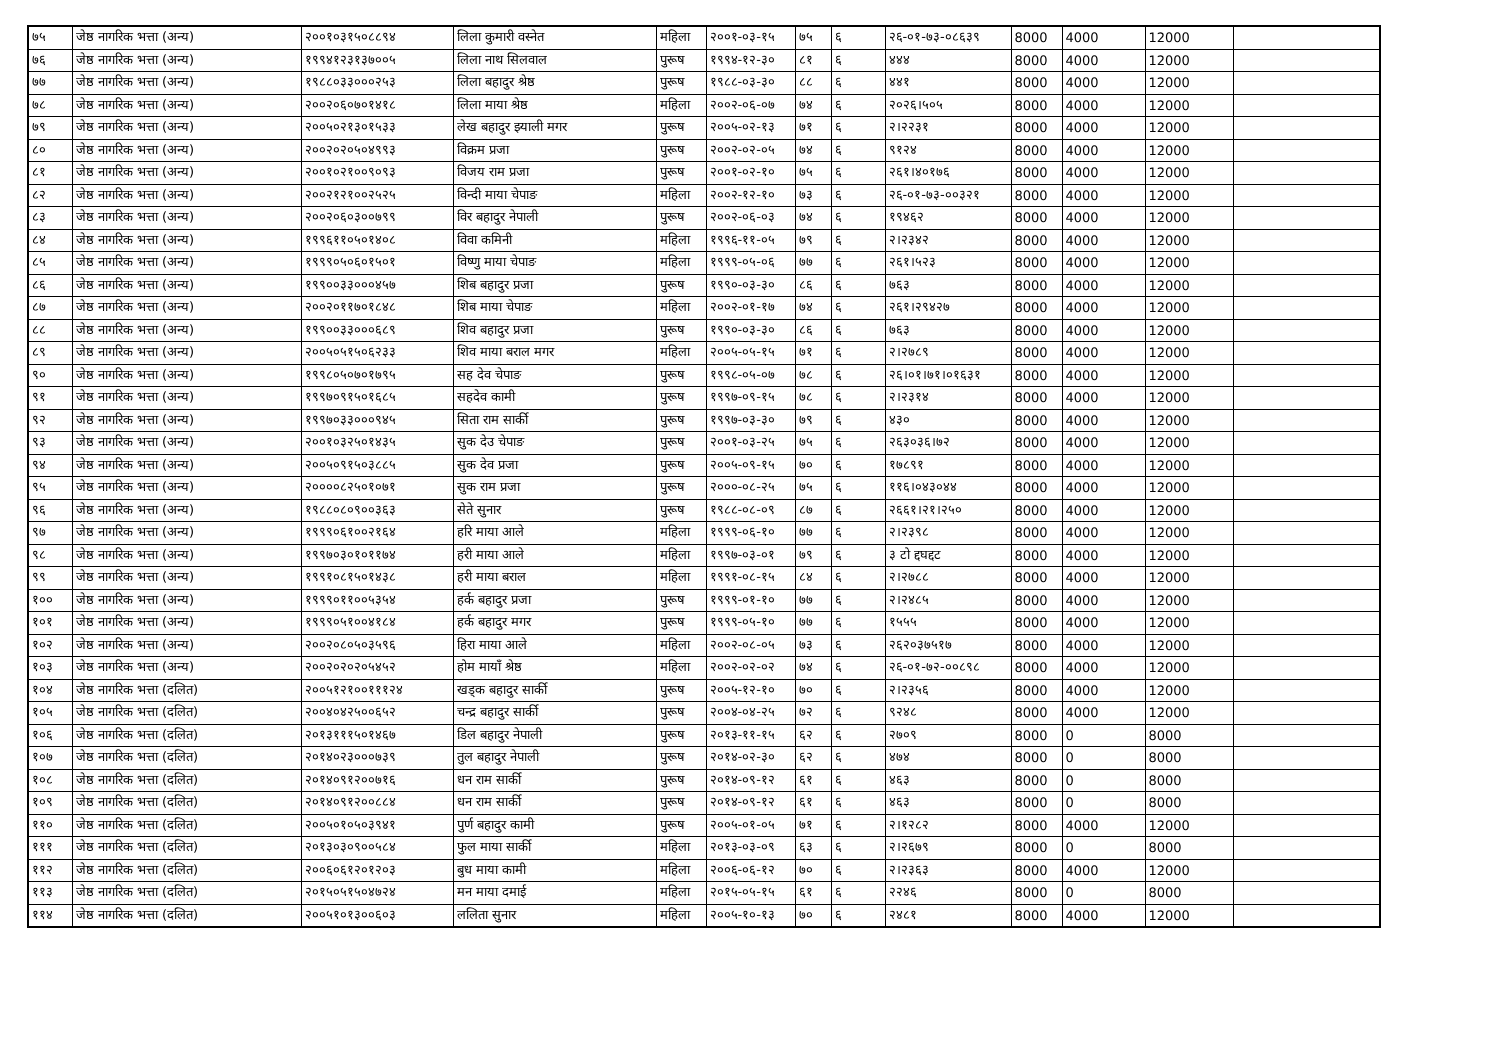| ७५ | जेष्ठ नागरिक भत्ता (अन्य) | २००१०३१५०८८९४ | लिला कुमारी वस्नेत | महिला | २००१-०३-१५ | ७५ | ६ | २६-०१-७३-०८६३९ | 8000 | 4000 | 12000 | |
| ७६ | जेष्ठ नागरिक भत्ता (अन्य) | १९९४१२३१३७००५ | लिला नाथ सिलवाल | पुरूष | १९९४-१२-३० | ८१ | ६ | ४४४ | 8000 | 4000 | 12000 | |
| ७७ | जेष्ठ नागरिक भत्ता (अन्य) | १९८८०३३०००२५३ | लिला बहादुर श्रेष्ठ | पुरूष | १९८८-०३-३० | ८८ | ६ | ४४१ | 8000 | 4000 | 12000 | |
| ७८ | जेष्ठ नागरिक भत्ता (अन्य) | २००२०६०७०१४१८ | लिला माया श्रेष्ठ | महिला | २००२-०६-०७ | ७४ | ६ | २०२६।५०५ | 8000 | 4000 | 12000 | |
| ७९ | जेष्ठ नागरिक भत्ता (अन्य) | २००५०२१३०१५३३ | लेख बहादुर झ्याली मगर | पुरूष | २००५-०२-१३ | ७१ | ६ | २।२२३१ | 8000 | 4000 | 12000 | |
| ८० | जेष्ठ नागरिक भत्ता (अन्य) | २००२०२०५०४९९३ | विक्रम प्रजा | पुरूष | २००२-०२-०५ | ७४ | ६ | ९१२४ | 8000 | 4000 | 12000 | |
| ८१ | जेष्ठ नागरिक भत्ता (अन्य) | २००१०२१००९०९३ | विजय राम प्रजा | पुरूष | २००१-०२-१० | ७५ | ६ | २६१।४०१७६ | 8000 | 4000 | 12000 | |
| ८२ | जेष्ठ नागरिक भत्ता (अन्य) | २००२१२१००२५२५ | विन्दी माया चेपाङ | महिला | २००२-१२-१० | ७३ | ६ | २६-०१-७३-००३२१ | 8000 | 4000 | 12000 | |
| ८३ | जेष्ठ नागरिक भत्ता (अन्य) | २००२०६०३००७९९ | विर बहादुर नेपाली | पुरूष | २००२-०६-०३ | ७४ | ६ | १९४६२ | 8000 | 4000 | 12000 | |
| ८४ | जेष्ठ नागरिक भत्ता (अन्य) | १९९६११०५०१४०८ | विवा कमिनी | महिला | १९९६-११-०५ | ७९ | ६ | २।२३४२ | 8000 | 4000 | 12000 | |
| ८५ | जेष्ठ नागरिक भत्ता (अन्य) | १९९९०५०६०१५०१ | विष्णु माया चेपाङ | महिला | १९९९-०५-०६ | ७७ | ६ | २६१।५२३ | 8000 | 4000 | 12000 | |
| ८६ | जेष्ठ नागरिक भत्ता (अन्य) | १९९००३३०००४५७ | शिब बहादुर प्रजा | पुरूष | १९९०-०३-३० | ८६ | ६ | ७६३ | 8000 | 4000 | 12000 | |
| ८७ | जेष्ठ नागरिक भत्ता (अन्य) | २००२०११७०१८४८ | शिब माया चेपाङ | महिला | २००२-०१-१७ | ७४ | ६ | २६१।२९४२७ | 8000 | 4000 | 12000 | |
| ८८ | जेष्ठ नागरिक भत्ता (अन्य) | १९९००३३०००६८९ | शिव बहादुर प्रजा | पुरूष | १९९०-०३-३० | ८६ | ६ | ७६३ | 8000 | 4000 | 12000 | |
| ८९ | जेष्ठ नागरिक भत्ता (अन्य) | २००५०५१५०६२३३ | शिव माया बराल मगर | महिला | २००५-०५-१५ | ७१ | ६ | २।२७८९ | 8000 | 4000 | 12000 | |
| ९० | जेष्ठ नागरिक भत्ता (अन्य) | १९९८०५०७०१७९५ | सह देव चेपाङ | पुरूष | १९९८-०५-०७ | ७८ | ६ | २६।०१।७१।०१६३१ | 8000 | 4000 | 12000 | |
| ९१ | जेष्ठ नागरिक भत्ता (अन्य) | १९९७०९१५०१६८५ | सहदेव कामी | पुरूष | १९९७-०९-१५ | ७८ | ६ | २।२३१४ | 8000 | 4000 | 12000 | |
| ९२ | जेष्ठ नागरिक भत्ता (अन्य) | १९९७०३३०००९४५ | सिता राम सार्की | पुरूष | १९९७-०३-३० | ७९ | ६ | ४३० | 8000 | 4000 | 12000 | |
| ९३ | जेष्ठ नागरिक भत्ता (अन्य) | २००१०३२५०१४३५ | सुक देउ चेपाङ | पुरूष | २००१-०३-२५ | ७५ | ६ | २६३०३६।७२ | 8000 | 4000 | 12000 | |
| ९४ | जेष्ठ नागरिक भत्ता (अन्य) | २००५०९१५०३८८५ | सुक देव प्रजा | पुरूष | २००५-०९-१५ | ७० | ६ | १७८९१ | 8000 | 4000 | 12000 | |
| ९५ | जेष्ठ नागरिक भत्ता (अन्य) | २००००८२५०१०७१ | सुक राम प्रजा | पुरूष | २०००-०८-२५ | ७५ | ६ | ११६।०४३०४४ | 8000 | 4000 | 12000 | |
| ९६ | जेष्ठ नागरिक भत्ता (अन्य) | १९८८०८०९००३६३ | सेते सुनार | पुरूष | १९८८-०८-०९ | ८७ | ६ | २६६१।२१।२५० | 8000 | 4000 | 12000 | |
| ९७ | जेष्ठ नागरिक भत्ता (अन्य) | १९९९०६१००२१६४ | हरि माया आले | महिला | १९९९-०६-१० | ७७ | ६ | २।२३९८ | 8000 | 4000 | 12000 | |
| ९८ | जेष्ठ नागरिक भत्ता (अन्य) | १९९७०३०१०११७४ | हरी माया आले | महिला | १९९७-०३-०१ | ७९ | ६ | ३ टो द्दघद्दट | 8000 | 4000 | 12000 | |
| ९९ | जेष्ठ नागरिक भत्ता (अन्य) | १९९१०८१५०१४३८ | हरी माया बराल | महिला | १९९१-०८-१५ | ८४ | ६ | २।२७८८ | 8000 | 4000 | 12000 | |
| १०० | जेष्ठ नागरिक भत्ता (अन्य) | १९९९०११००५३५४ | हर्क बहादुर प्रजा | पुरूष | १९९९-०१-१० | ७७ | ६ | २।२४८५ | 8000 | 4000 | 12000 | |
| १०१ | जेष्ठ नागरिक भत्ता (अन्य) | १९९९०५१००४१८४ | हर्क बहादुर मगर | पुरूष | १९९९-०५-१० | ७७ | ६ | १५५५ | 8000 | 4000 | 12000 | |
| १०२ | जेष्ठ नागरिक भत्ता (अन्य) | २००२०८०५०३५९६ | हिरा माया आले | महिला | २००२-०८-०५ | ७३ | ६ | २६२०३७५१७ | 8000 | 4000 | 12000 | |
| १०३ | जेष्ठ नागरिक भत्ता (अन्य) | २००२०२०२०५४५२ | होम मायाँ श्रेष्ठ | महिला | २००२-०२-०२ | ७४ | ६ | २६-०१-७२-००८९८ | 8000 | 4000 | 12000 | |
| १०४ | जेष्ठ नागरिक भत्ता (दलित) | २००५१२१००१११२४ | खड्क बहादुर सार्की | पुरूष | २००५-१२-१० | ७० | ६ | २।२३५६ | 8000 | 4000 | 12000 | |
| १०५ | जेष्ठ नागरिक भत्ता (दलित) | २००४०४२५००६५२ | चन्द्र बहादुर सार्की | पुरूष | २००४-०४-२५ | ७२ | ६ | ९२४८ | 8000 | 4000 | 12000 | |
| १०६ | जेष्ठ नागरिक भत्ता (दलित) | २०१३१११५०१४६७ | डिल बहादुर नेपाली | पुरूष | २०१३-११-१५ | ६२ | ६ | २७०९ | 8000 | 0 | 8000 | |
| १०७ | जेष्ठ नागरिक भत्ता (दलित) | २०१४०२३०००७३९ | तुल बहादुर नेपाली | पुरूष | २०१४-०२-३० | ६२ | ६ | ४७४ | 8000 | 0 | 8000 | |
| १०८ | जेष्ठ नागरिक भत्ता (दलित) | २०१४०९१२००७१६ | धन राम सार्की | पुरूष | २०१४-०९-१२ | ६१ | ६ | ४६३ | 8000 | 0 | 8000 | |
| १०९ | जेष्ठ नागरिक भत्ता (दलित) | २०१४०९१२००८८४ | धन राम सार्की | पुरूष | २०१४-०९-१२ | ६१ | ६ | ४६३ | 8000 | 0 | 8000 | |
| ११० | जेष्ठ नागरिक भत्ता (दलित) | २००५०१०५०३९४१ | पुर्ण बहादुर कामी | पुरूष | २००५-०१-०५ | ७१ | ६ | २।१२८२ | 8000 | 4000 | 12000 | |
| १११ | जेष्ठ नागरिक भत्ता (दलित) | २०१३०३०९००५८४ | फुल माया सार्की | महिला | २०१३-०३-०९ | ६३ | ६ | २।२६७९ | 8000 | 0 | 8000 | |
| ११२ | जेष्ठ नागरिक भत्ता (दलित) | २००६०६१२०१२०३ | बुध माया कामी | महिला | २००६-०६-१२ | ७० | ६ | २।२३६३ | 8000 | 4000 | 12000 | |
| ११३ | जेष्ठ नागरिक भत्ता (दलित) | २०१५०५१५०४७२४ | मन माया दमाई | महिला | २०१५-०५-१५ | ६१ | ६ | २२४६ | 8000 | 0 | 8000 | |
| ११४ | जेष्ठ नागरिक भत्ता (दलित) | २००५१०१३००६०३ | ललिता सुनार | महिला | २००५-१०-१३ | ७० | ६ | २४८१ | 8000 | 4000 | 12000 | |